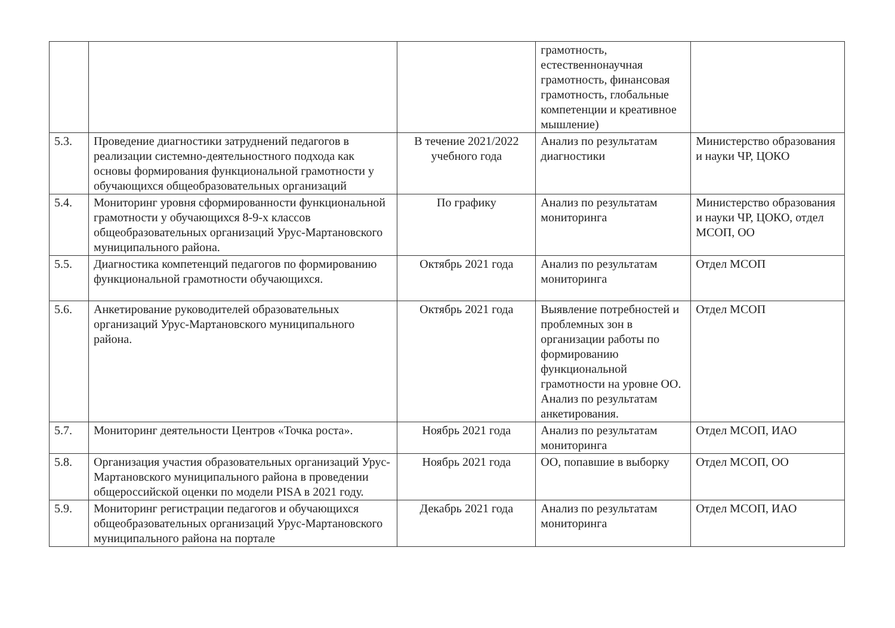| | | | грамотность, естественнонаучная грамотность, финансовая грамотность, глобальные компетенции и креативное мышление) | |
| 5.3. | Проведение диагностики затруднений педагогов в реализации системно-деятельностного подхода как основы формирования функциональной грамотности у обучающихся общеобразовательных организаций | В течение 2021/2022 учебного года | Анализ по результатам диагностики | Министерство образования и науки ЧР, ЦОКО |
| 5.4. | Мониторинг уровня сформированности функциональной грамотности у обучающихся 8-9-х классов общеобразовательных организаций Урус-Мартановского муниципального района. | По графику | Анализ по результатам мониторинга | Министерство образования и науки ЧР, ЦОКО, отдел МСОП, ОО |
| 5.5. | Диагностика компетенций педагогов по формированию функциональной грамотности обучающихся. | Октябрь 2021 года | Анализ по результатам мониторинга | Отдел МСОП |
| 5.6. | Анкетирование руководителей образовательных организаций Урус-Мартановского муниципального района. | Октябрь 2021 года | Выявление потребностей и проблемных зон в организации работы по формированию функциональной грамотности на уровне ОО. Анализ по результатам анкетирования. | Отдел МСОП |
| 5.7. | Мониторинг деятельности Центров «Точка роста». | Ноябрь 2021 года | Анализ по результатам мониторинга | Отдел МСОП, ИАО |
| 5.8. | Организация участия образовательных организаций Урус-Мартановского муниципального района в проведении общероссийской оценки по модели PISA в 2021 году. | Ноябрь 2021 года | ОО, попавшие в выборку | Отдел МСОП, ОО |
| 5.9. | Мониторинг регистрации педагогов и обучающихся общеобразовательных организаций Урус-Мартановского муниципального района на портале | Декабрь 2021 года | Анализ по результатам мониторинга | Отдел МСОП, ИАО |